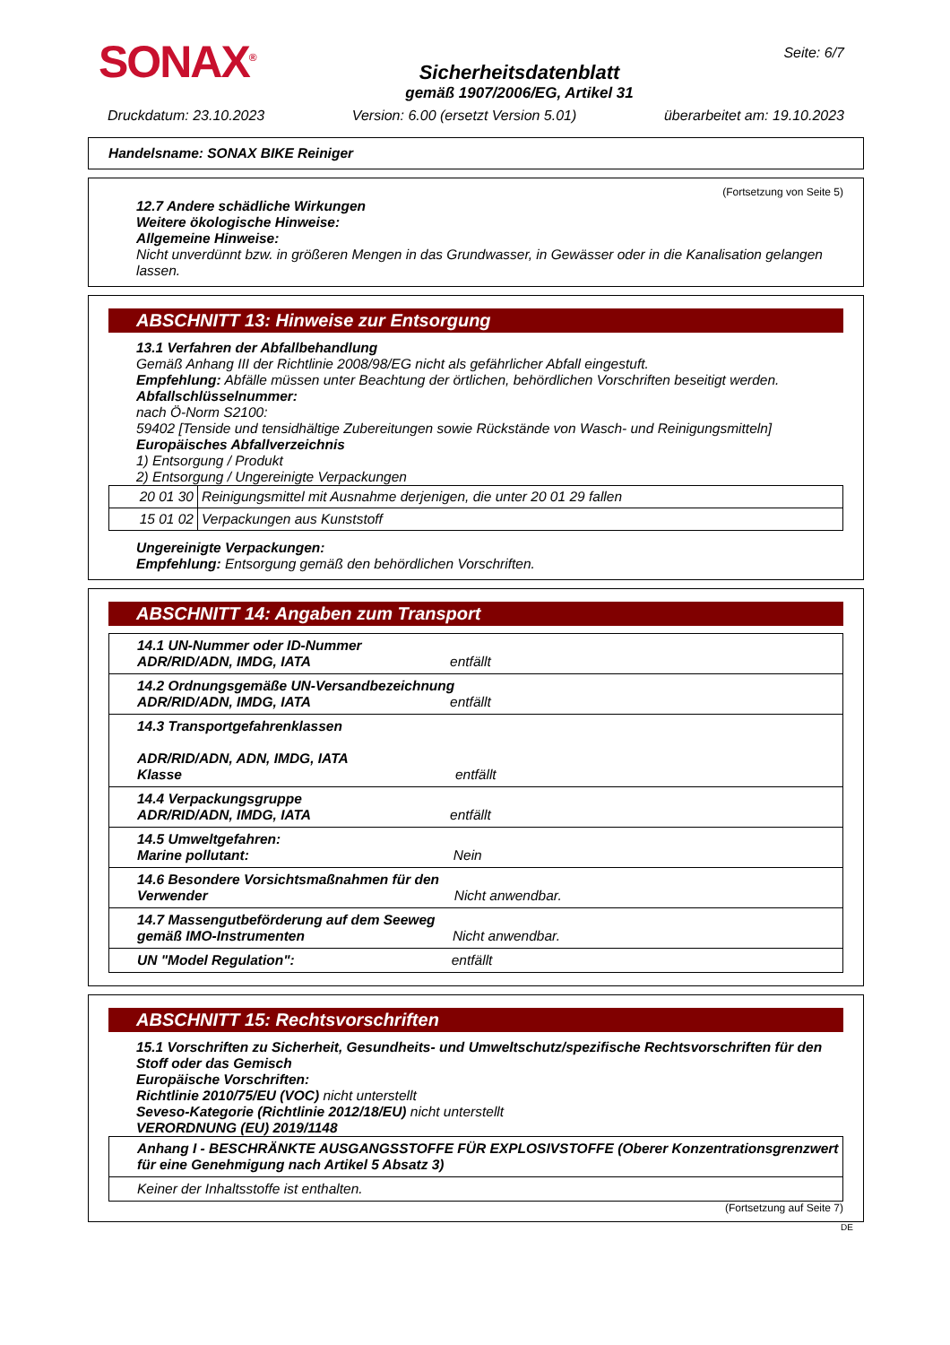SONAX<sup>®</sup>
Sicherheitsdatenblatt
gemäß 1907/2006/EG, Artikel 31
Seite: 6/7
Druckdatum: 23.10.2023 Version: 6.00 (ersetzt Version 5.01) überarbeitet am: 19.10.2023
Handelsname: SONAX BIKE Reiniger
(Fortsetzung von Seite 5)
12.7 Andere schädliche Wirkungen
Weitere ökologische Hinweise:
Allgemeine Hinweise:
Nicht unverdünnt bzw. in größeren Mengen in das Grundwasser, in Gewässer oder in die Kanalisation gelangen lassen.
ABSCHNITT 13: Hinweise zur Entsorgung
13.1 Verfahren der Abfallbehandlung
Gemäß Anhang III der Richtlinie 2008/98/EG nicht als gefährlicher Abfall eingestuft.
Empfehlung: Abfälle müssen unter Beachtung der örtlichen, behördlichen Vorschriften beseitigt werden.
Abfallschlüsselnummer:
nach Ö-Norm S2100:
59402 [Tenside und tensidhältige Zubereitungen sowie Rückstände von Wasch- und Reinigungsmitteln]
Europäisches Abfallverzeichnis
1) Entsorgung / Produkt
2) Entsorgung / Ungereinigte Verpackungen
| 20 01 30 | Reinigungsmittel mit Ausnahme derjenigen, die unter 20 01 29 fallen |
| 15 01 02 | Verpackungen aus Kunststoff |
Ungereinigte Verpackungen:
Empfehlung: Entsorgung gemäß den behördlichen Vorschriften.
ABSCHNITT 14: Angaben zum Transport
| 14.1 UN-Nummer oder ID-Nummer ADR/RID/ADN, IMDG, IATA entfällt |
| 14.2 Ordnungsgemäße UN-Versandbezeichnung ADR/RID/ADN, IMDG, IATA entfällt |
| 14.3 Transportgefahrenklassen ADR/RID/ADN, ADN, IMDG, IATA Klasse entfällt |
| 14.4 Verpackungsgruppe ADR/RID/ADN, IMDG, IATA entfällt |
| 14.5 Umweltgefahren: Marine pollutant: Nein |
| 14.6 Besondere Vorsichtsmaßnahmen für den Verwender Nicht anwendbar. |
| 14.7 Massengutbeförderung auf dem Seeweg gemäß IMO-Instrumenten Nicht anwendbar. |
| UN "Model Regulation": entfällt |
ABSCHNITT 15: Rechtsvorschriften
15.1 Vorschriften zu Sicherheit, Gesundheits- und Umweltschutz/spezifische Rechtsvorschriften für den Stoff oder das Gemisch
Europäische Vorschriften:
Richtlinie 2010/75/EU (VOC) nicht unterstellt
Seveso-Kategorie (Richtlinie 2012/18/EU) nicht unterstellt
VERORDNUNG (EU) 2019/1148
| Anhang I - BESCHRÄNKTE AUSGANGSSTOFFE FÜR EXPLOSIVSTOFFE (Oberer Konzentrationsgrenzwert für eine Genehmigung nach Artikel 5 Absatz 3) |
| Keiner der Inhaltsstoffe ist enthalten. |
(Fortsetzung auf Seite 7)
DE